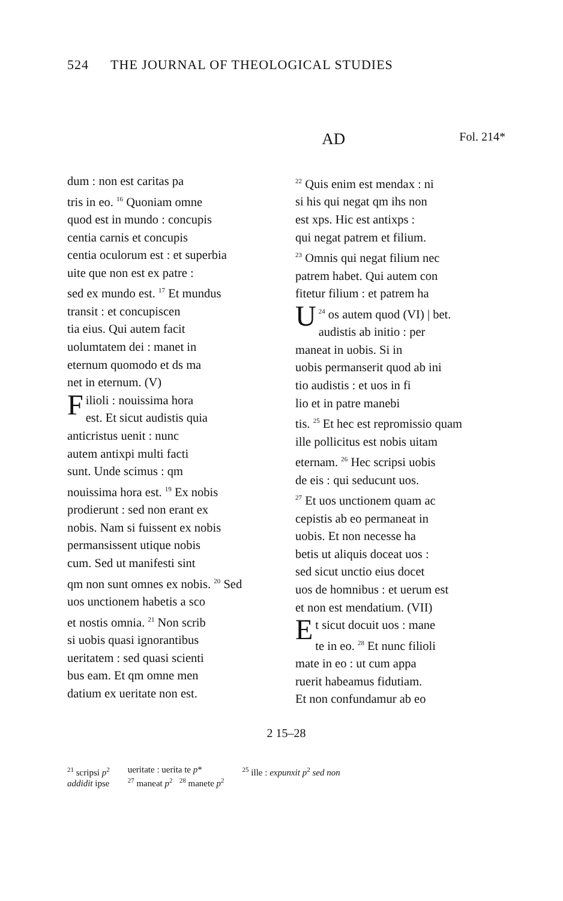524 THE JOURNAL OF THEOLOGICAL STUDIES
AD
Fol. 214*
dum : non est caritas pa
tris in eo. <sup>16</sup> Quoniam omne
quod est in mundo : concupis
centia carnis et concupis
centia oculorum est : et superbia
uite que non est ex patre :
sed ex mundo est. <sup>17</sup> Et mundus
transit : et concupiscen
tia eius. Qui autem facit
uolumtatem dei : manet in
eternum quomodo et ds ma
net in eternum. (V)
Filioli : nouissima hora
est. Et sicut audistis quia
anticristus uenit : nunc
autem antixpi multi facti
sunt. Unde scimus : qm
nouissima hora est. <sup>19</sup> Ex nobis
prodierunt : sed non erant ex
nobis. Nam si fuissent ex nobis
permansissent utique nobis
cum. Sed ut manifesti sint
qm non sunt omnes ex nobis. <sup>20</sup> Sed
uos unctionem habetis a sco
et nostis omnia. <sup>21</sup> Non scrib
si uobis quasi ignorantibus
ueritatem : sed quasi scienti
bus eam. Et qm omne men
datium ex ueritate non est.
<sup>22</sup> Quis enim est mendax : ni
si his qui negat qm ihs non
est xps. Hic est antixps :
qui negat patrem et filium.
<sup>23</sup> Omnis qui negat filium nec
patrem habet. Qui autem con
fitetur filium : et patrem ha
<sup>24</sup> U os autem quod (VI) | bet.
audistis ab initio : per
maneat in uobis. Si in
uobis permanserit quod ab ini
tio audistis : et uos in fi
lio et in patre manebi
tis. <sup>25</sup> Et hec est repromissio quam
ille pollicitus est nobis uitam
eternam. <sup>26</sup> Hec scripsi uobis
de eis : qui seducunt uos.
<sup>27</sup> Et uos unctionem quam ac
cepistis ab eo permaneat in
uobis. Et non necesse ha
betis ut aliquis doceat uos :
sed sicut unctio eius docet
uos de homnibus : et uerum est
et non est mendatium. (VII)
Et sicut docuit uos : mane
te in eo. <sup>28</sup> Et nunc filioli
mate in eo : ut cum appa
ruerit habeamus fidutiam.
Et non confundamur ab eo
2 15–28
<sup>21</sup> scripsi p<sup>2</sup>
addidit ipse
ueritate : uerita te p*
<sup>27</sup> maneat p<sup>2</sup> <sup>28</sup> manete p<sup>2</sup>
<sup>25</sup> ille : expunxit p<sup>2</sup> sed non